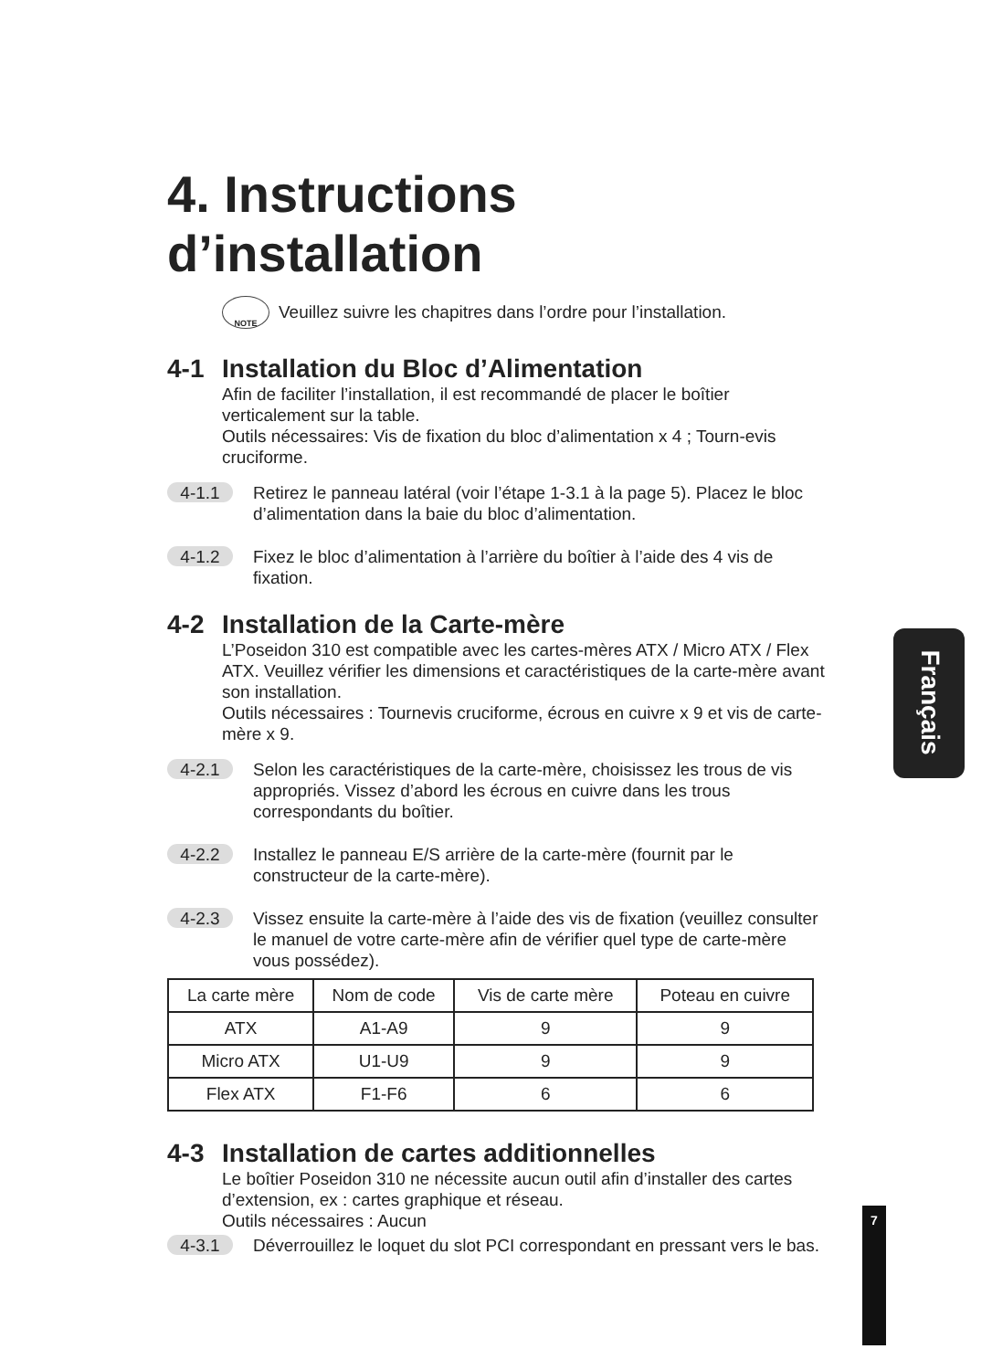4. Instructions d’installation
NOTE
Veuillez suivre les chapitres dans l’ordre pour l’installation.
4-1 Installation du Bloc d’Alimentation
Afin de faciliter l’installation, il est recommandé de placer le boîtier verticalement sur la table.
Outils nécessaires: Vis de fixation du bloc d’alimentation x 4 ; Tourn-evis cruciforme.
4-1.1
Retirez le panneau latéral (voir l’étape 1-3.1 à la page 5). Placez le bloc d’alimentation dans la baie du bloc d’alimentation.
4-1.2
Fixez le bloc d’alimentation à l’arrière du boîtier à l’aide des 4 vis de fixation.
4-2 Installation de la Carte-mère
L’Poseidon 310 est compatible avec les cartes-mères ATX / Micro ATX / Flex ATX. Veuillez vérifier les dimensions et caractéristiques de la carte-mère avant son installation.
Outils nécessaires : Tournevis cruciforme, écrous en cuivre x 9 et vis de carte-mère x 9.
4-2.1
Selon les caractéristiques de la carte-mère, choisissez les trous de vis appropriés. Vissez d’abord les écrous en cuivre dans les trous correspondants du boîtier.
4-2.2
Installez le panneau E/S arrière de la carte-mère (fournit par le constructeur de la carte-mère).
4-2.3
Vissez ensuite la carte-mère à l’aide des vis de fixation (veuillez consulter le manuel de votre carte-mère afin de vérifier quel type de carte-mère vous possédez).
| La carte mère | Nom de code | Vis de carte mère | Poteau en cuivre |
| --- | --- | --- | --- |
| ATX | A1-A9 | 9 | 9 |
| Micro ATX | U1-U9 | 9 | 9 |
| Flex ATX | F1-F6 | 6 | 6 |
4-3 Installation de cartes additionnelles
Le boîtier Poseidon 310 ne nécessite aucun outil afin d’installer des cartes d’extension, ex : cartes graphique et réseau.
Outils nécessaires : Aucun
4-3.1
Déverrouillez le loquet du slot PCI correspondant en pressant vers le bas.
Français
7